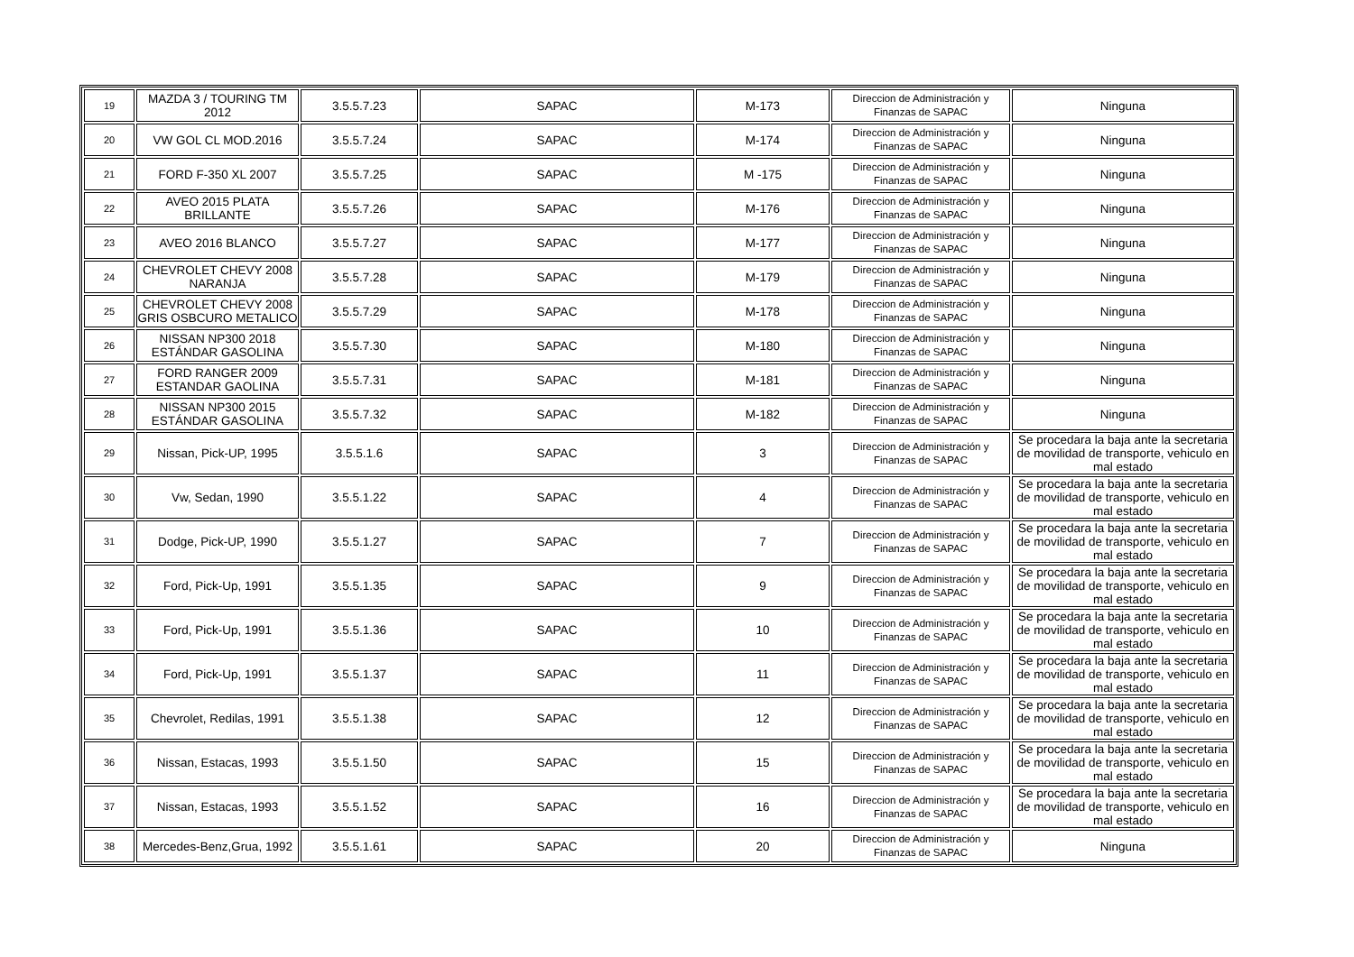| 19 | MAZDA 3 / TOURING TM 2012 | 3.5.5.7.23 | SAPAC | M-173 | Direccion de Administración y Finanzas de SAPAC | Ninguna |
| 20 | VW GOL CL MOD.2016 | 3.5.5.7.24 | SAPAC | M-174 | Direccion de Administración y Finanzas de SAPAC | Ninguna |
| 21 | FORD F-350 XL 2007 | 3.5.5.7.25 | SAPAC | M -175 | Direccion de Administración y Finanzas de SAPAC | Ninguna |
| 22 | AVEO 2015 PLATA BRILLANTE | 3.5.5.7.26 | SAPAC | M-176 | Direccion de Administración y Finanzas de SAPAC | Ninguna |
| 23 | AVEO 2016 BLANCO | 3.5.5.7.27 | SAPAC | M-177 | Direccion de Administración y Finanzas de SAPAC | Ninguna |
| 24 | CHEVROLET CHEVY 2008 NARANJA | 3.5.5.7.28 | SAPAC | M-179 | Direccion de Administración y Finanzas de SAPAC | Ninguna |
| 25 | CHEVROLET CHEVY 2008 GRIS OSBCURO METALICO | 3.5.5.7.29 | SAPAC | M-178 | Direccion de Administración y Finanzas de SAPAC | Ninguna |
| 26 | NISSAN NP300 2018 ESTÁNDAR GASOLINA | 3.5.5.7.30 | SAPAC | M-180 | Direccion de Administración y Finanzas de SAPAC | Ninguna |
| 27 | FORD RANGER 2009 ESTANDAR GAOLINA | 3.5.5.7.31 | SAPAC | M-181 | Direccion de Administración y Finanzas de SAPAC | Ninguna |
| 28 | NISSAN NP300 2015 ESTÁNDAR GASOLINA | 3.5.5.7.32 | SAPAC | M-182 | Direccion de Administración y Finanzas de SAPAC | Ninguna |
| 29 | Nissan, Pick-UP, 1995 | 3.5.5.1.6 | SAPAC | 3 | Direccion de Administración y Finanzas de SAPAC | Se procedara la baja ante la secretaria de movilidad de transporte, vehiculo en mal estado |
| 30 | Vw, Sedan, 1990 | 3.5.5.1.22 | SAPAC | 4 | Direccion de Administración y Finanzas de SAPAC | Se procedara la baja ante la secretaria de movilidad de transporte, vehiculo en mal estado |
| 31 | Dodge, Pick-UP, 1990 | 3.5.5.1.27 | SAPAC | 7 | Direccion de Administración y Finanzas de SAPAC | Se procedara la baja ante la secretaria de movilidad de transporte, vehiculo en mal estado |
| 32 | Ford, Pick-Up, 1991 | 3.5.5.1.35 | SAPAC | 9 | Direccion de Administración y Finanzas de SAPAC | Se procedara la baja ante la secretaria de movilidad de transporte, vehiculo en mal estado |
| 33 | Ford, Pick-Up, 1991 | 3.5.5.1.36 | SAPAC | 10 | Direccion de Administración y Finanzas de SAPAC | Se procedara la baja ante la secretaria de movilidad de transporte, vehiculo en mal estado |
| 34 | Ford, Pick-Up, 1991 | 3.5.5.1.37 | SAPAC | 11 | Direccion de Administración y Finanzas de SAPAC | Se procedara la baja ante la secretaria de movilidad de transporte, vehiculo en mal estado |
| 35 | Chevrolet, Redilas, 1991 | 3.5.5.1.38 | SAPAC | 12 | Direccion de Administración y Finanzas de SAPAC | Se procedara la baja ante la secretaria de movilidad de transporte, vehiculo en mal estado |
| 36 | Nissan, Estacas, 1993 | 3.5.5.1.50 | SAPAC | 15 | Direccion de Administración y Finanzas de SAPAC | Se procedara la baja ante la secretaria de movilidad de transporte, vehiculo en mal estado |
| 37 | Nissan, Estacas, 1993 | 3.5.5.1.52 | SAPAC | 16 | Direccion de Administración y Finanzas de SAPAC | Se procedara la baja ante la secretaria de movilidad de transporte, vehiculo en mal estado |
| 38 | Mercedes-Benz,Grua, 1992 | 3.5.5.1.61 | SAPAC | 20 | Direccion de Administración y Finanzas de SAPAC | Ninguna |